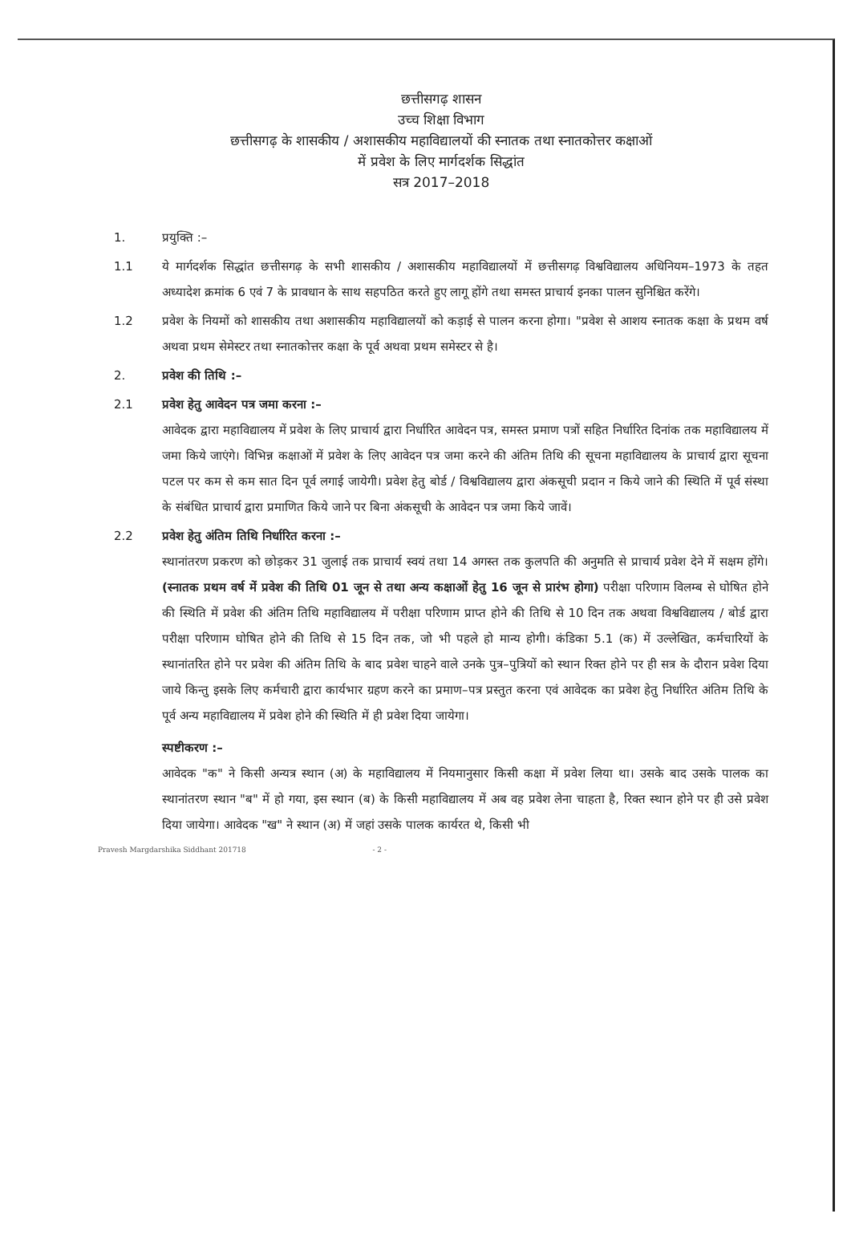छत्तीसगढ़ शासन
उच्च शिक्षा विभाग
छत्तीसगढ़ के शासकीय / अशासकीय महाविद्यालयों की स्नातक तथा स्नातकोत्तर कक्षाओं
में प्रवेश के लिए मार्गदर्शक सिद्धांत
सत्र 2017–2018
1. प्रयुक्ति :–
1.1 ये मार्गदर्शक सिद्धांत छत्तीसगढ़ के सभी शासकीय / अशासकीय महाविद्यालयों में छत्तीसगढ़ विश्वविद्यालय अधिनियम–1973 के तहत अध्यादेश क्रमांक 6 एवं 7 के प्रावधान के साथ सहपठित करते हुए लागू होंगे तथा समस्त प्राचार्य इनका पालन सुनिश्चित करेंगे।
1.2 प्रवेश के नियमों को शासकीय तथा अशासकीय महाविद्यालयों को कड़ाई से पालन करना होगा। "प्रवेश से आशय स्नातक कक्षा के प्रथम वर्ष अथवा प्रथम सेमेस्टर तथा स्नातकोत्तर कक्षा के पूर्व अथवा प्रथम समेस्टर से है।
2. प्रवेश की तिथि :–
2.1 प्रवेश हेतु आवेदन पत्र जमा करना :–
आवेदक द्वारा महाविद्यालय में प्रवेश के लिए प्राचार्य द्वारा निर्धारित आवेदन पत्र, समस्त प्रमाण पत्रों सहित निर्धारित दिनांक तक महाविद्यालय में जमा किये जाएंगे। विभिन्न कक्षाओं में प्रवेश के लिए आवेदन पत्र जमा करने की अंतिम तिथि की सूचना महाविद्यालय के प्राचार्य द्वारा सूचना पटल पर कम से कम सात दिन पूर्व लगाई जायेगी। प्रवेश हेतु बोर्ड / विश्वविद्यालय द्वारा अंकसूची प्रदान न किये जाने की स्थिति में पूर्व संस्था के संबंधित प्राचार्य द्वारा प्रमाणित किये जाने पर बिना अंकसूची के आवेदन पत्र जमा किये जावें।
2.2 प्रवेश हेतु अंतिम तिथि निर्धारित करना :–
स्थानांतरण प्रकरण को छोड़कर 31 जुलाई तक प्राचार्य स्वयं तथा 14 अगस्त तक कुलपति की अनुमति से प्राचार्य प्रवेश देने में सक्षम होंगे। (स्नातक प्रथम वर्ष में प्रवेश की तिथि 01 जून से तथा अन्य कक्षाओं हेतु 16 जून से प्रारंभ होगा) परीक्षा परिणाम विलम्ब से घोषित होने की स्थिति में प्रवेश की अंतिम तिथि महाविद्यालय में परीक्षा परिणाम प्राप्त होने की तिथि से 10 दिन तक अथवा विश्वविद्यालय / बोर्ड द्वारा परीक्षा परिणाम घोषित होने की तिथि से 15 दिन तक, जो भी पहले हो मान्य होगी। कंडिका 5.1 (क) में उल्लेखित, कर्मचारियों के स्थानांतरित होने पर प्रवेश की अंतिम तिथि के बाद प्रवेश चाहने वाले उनके पुत्र–पुत्रियों को स्थान रिक्त होने पर ही सत्र के दौरान प्रवेश दिया जाये किन्तु इसके लिए कर्मचारी द्वारा कार्यभार ग्रहण करने का प्रमाण–पत्र प्रस्तुत करना एवं आवेदक का प्रवेश हेतु निर्धारित अंतिम तिथि के पूर्व अन्य महाविद्यालय में प्रवेश होने की स्थिति में ही प्रवेश दिया जायेगा।
स्पष्टीकरण :–
आवेदक "क" ने किसी अन्यत्र स्थान (अ) के महाविद्यालय में नियमानुसार किसी कक्षा में प्रवेश लिया था। उसके बाद उसके पालक का स्थानांतरण स्थान "ब" में हो गया, इस स्थान (ब) के किसी महाविद्यालय में अब वह प्रवेश लेना चाहता है, रिक्त स्थान होने पर ही उसे प्रवेश दिया जायेगा। आवेदक "ख" ने स्थान (अ) में जहां उसके पालक कार्यरत थे, किसी भी
Pravesh Margdarshika Siddhant 201718 - 2 -